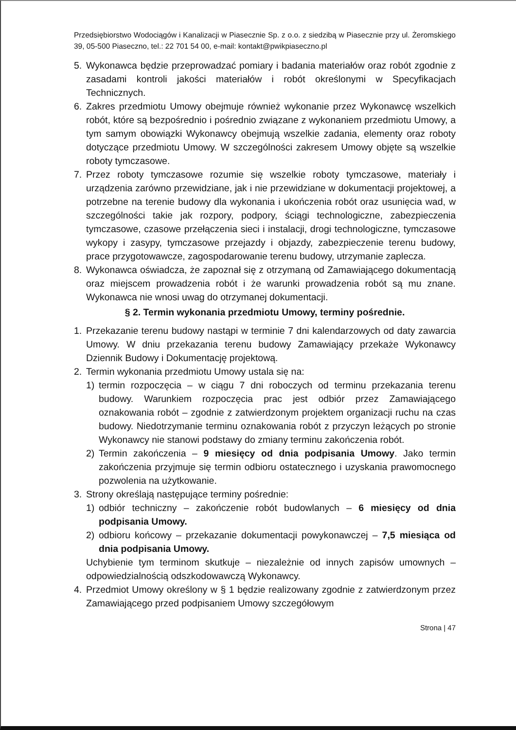Przedsiębiorstwo Wodociągów i Kanalizacji w Piasecznie Sp. z o.o. z siedzibą w Piasecznie przy ul. Żeromskiego 39, 05-500 Piaseczno, tel.: 22 701 54 00, e-mail: kontakt@pwikpiaseczno.pl
5. Wykonawca będzie przeprowadzać pomiary i badania materiałów oraz robót zgodnie z zasadami kontroli jakości materiałów i robót określonymi w Specyfikacjach Technicznych.
6. Zakres przedmiotu Umowy obejmuje również wykonanie przez Wykonawcę wszelkich robót, które są bezpośrednio i pośrednio związane z wykonaniem przedmiotu Umowy, a tym samym obowiązki Wykonawcy obejmują wszelkie zadania, elementy oraz roboty dotyczące przedmiotu Umowy. W szczególności zakresem Umowy objęte są wszelkie roboty tymczasowe.
7. Przez roboty tymczasowe rozumie się wszelkie roboty tymczasowe, materiały i urządzenia zarówno przewidziane, jak i nie przewidziane w dokumentacji projektowej, a potrzebne na terenie budowy dla wykonania i ukończenia robót oraz usunięcia wad, w szczególności takie jak rozpory, podpory, ściągi technologiczne, zabezpieczenia tymczasowe, czasowe przełączenia sieci i instalacji, drogi technologiczne, tymczasowe wykopy i zasypy, tymczasowe przejazdy i objazdy, zabezpieczenie terenu budowy, prace przygotowawcze, zagospodarowanie terenu budowy, utrzymanie zaplecza.
8. Wykonawca oświadcza, że zapoznał się z otrzymaną od Zamawiającego dokumentacją oraz miejscem prowadzenia robót i że warunki prowadzenia robót są mu znane. Wykonawca nie wnosi uwag do otrzymanej dokumentacji.
§ 2. Termin wykonania przedmiotu Umowy, terminy pośrednie.
1. Przekazanie terenu budowy nastąpi w terminie 7 dni kalendarzowych od daty zawarcia Umowy. W dniu przekazania terenu budowy Zamawiający przekaże Wykonawcy Dziennik Budowy i Dokumentację projektową.
2. Termin wykonania przedmiotu Umowy ustala się na:
1) termin rozpoczęcia – w ciągu 7 dni roboczych od terminu przekazania terenu budowy. Warunkiem rozpoczęcia prac jest odbiór przez Zamawiającego oznakowania robót – zgodnie z zatwierdzonym projektem organizacji ruchu na czas budowy. Niedotrzymanie terminu oznakowania robót z przyczyn leżących po stronie Wykonawcy nie stanowi podstawy do zmiany terminu zakończenia robót.
2) Termin zakończenia – 9 miesięcy od dnia podpisania Umowy. Jako termin zakończenia przyjmuje się termin odbioru ostatecznego i uzyskania prawomocnego pozwolenia na użytkowanie.
3. Strony określają następujące terminy pośrednie:
1) odbiór techniczny – zakończenie robót budowlanych – 6 miesięcy od dnia podpisania Umowy.
2) odbioru końcowy – przekazanie dokumentacji powykonawczej – 7,5 miesiąca od dnia podpisania Umowy.
Uchybienie tym terminom skutkuje – niezależnie od innych zapisów umownych – odpowiedzialnością odszkodowawczą Wykonawcy.
4. Przedmiot Umowy określony w § 1 będzie realizowany zgodnie z zatwierdzonym przez Zamawiającego przed podpisaniem Umowy szczegółowym
Strona | 47